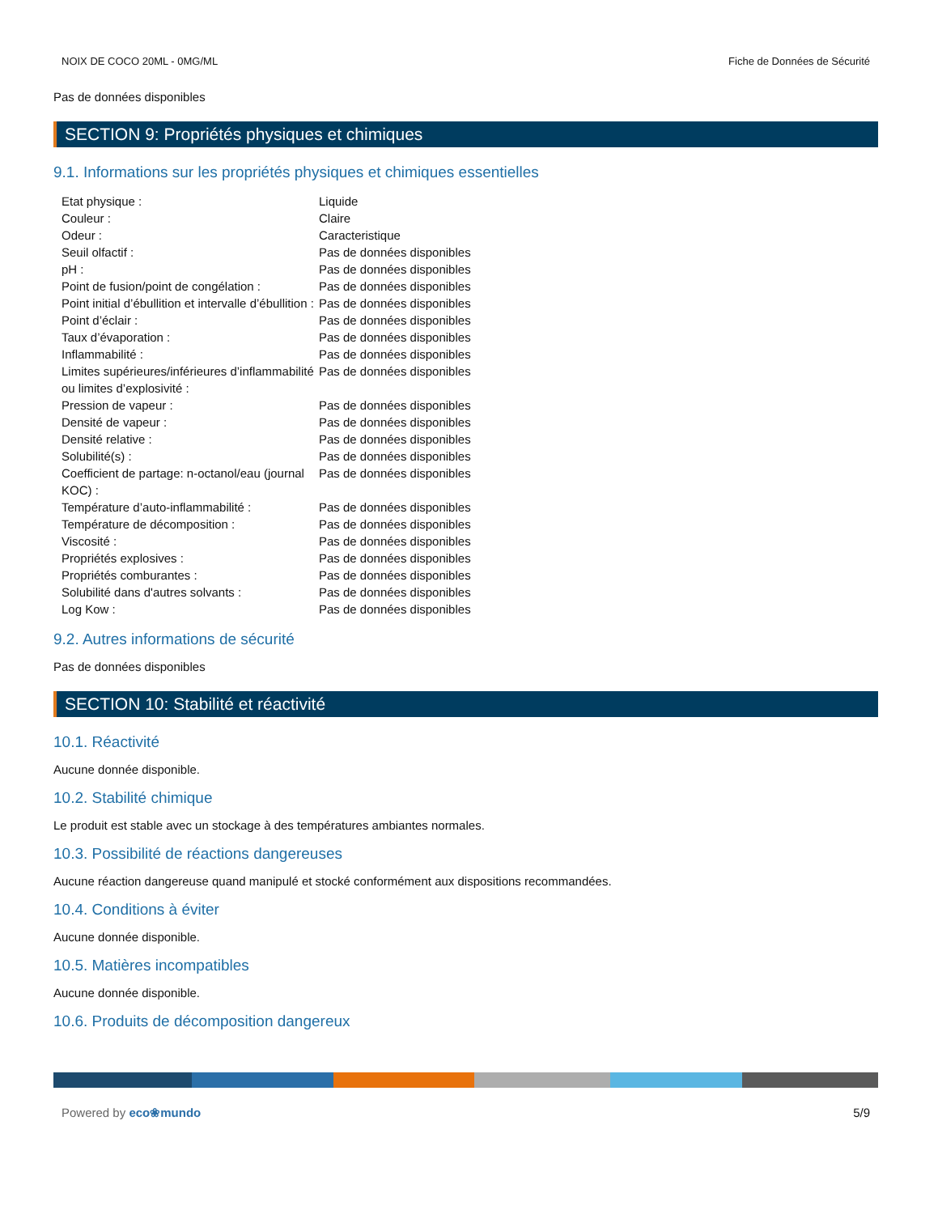NOIX DE COCO 20ML - 0MG/ML Fiche de Données de Sécurité
Pas de données disponibles
SECTION 9: Propriétés physiques et chimiques
9.1. Informations sur les propriétés physiques et chimiques essentielles
| Etat physique : | Liquide |
| Couleur : | Claire |
| Odeur : | Caracteristique |
| Seuil olfactif : | Pas de données disponibles |
| pH : | Pas de données disponibles |
| Point de fusion/point de congélation : | Pas de données disponibles |
| Point initial d’ébullition et intervalle d’ébullition : | Pas de données disponibles |
| Point d’éclair : | Pas de données disponibles |
| Taux d’évaporation : | Pas de données disponibles |
| Inflammabilité : | Pas de données disponibles |
| Limites supérieures/inférieures d’inflammabilité ou limites d’explosivité : | Pas de données disponibles |
| Pression de vapeur : | Pas de données disponibles |
| Densité de vapeur : | Pas de données disponibles |
| Densité relative : | Pas de données disponibles |
| Solubilité(s) : | Pas de données disponibles |
| Coefficient de partage: n-octanol/eau (journal KOC) : | Pas de données disponibles |
| Température d’auto-inflammabilité : | Pas de données disponibles |
| Température de décomposition : | Pas de données disponibles |
| Viscosité : | Pas de données disponibles |
| Propriétés explosives : | Pas de données disponibles |
| Propriétés comburantes : | Pas de données disponibles |
| Solubilité dans d'autres solvants : | Pas de données disponibles |
| Log Kow : | Pas de données disponibles |
9.2. Autres informations de sécurité
Pas de données disponibles
SECTION 10: Stabilité et réactivité
10.1. Réactivité
Aucune donnée disponible.
10.2. Stabilité chimique
Le produit est stable avec un stockage à des températures ambiantes normales.
10.3. Possibilité de réactions dangereuses
Aucune réaction dangereuse quand manipulé et stocké conformément aux dispositions recommandées.
10.4. Conditions à éviter
Aucune donnée disponible.
10.5. Matières incompatibles
Aucune donnée disponible.
10.6. Produits de décomposition dangereux
Powered by eco❀mundo 5/9